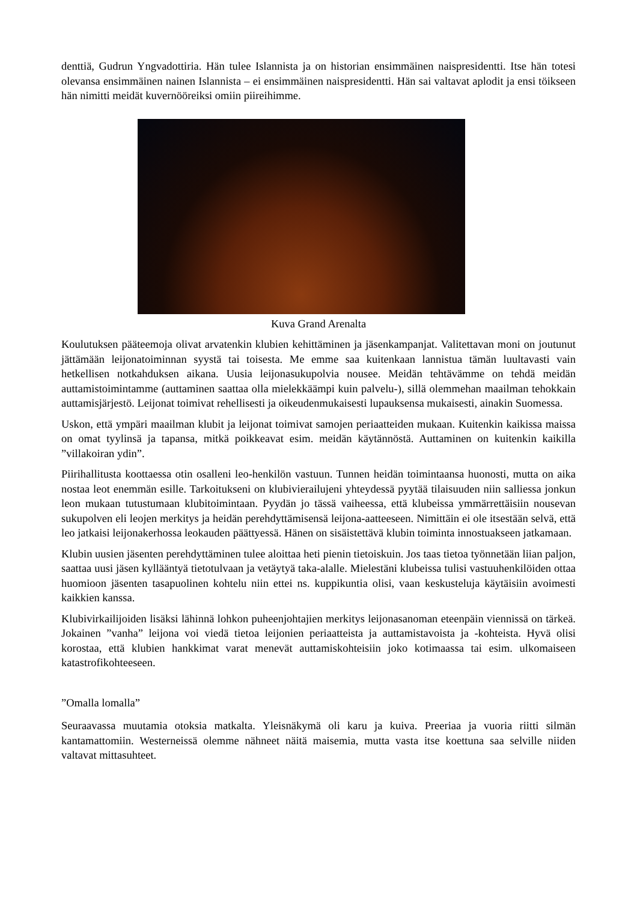denttiä, Gudrun Yngvadottiria. Hän tulee Islannista ja on historian ensimmäinen naispresidentti. Itse hän totesi olevansa ensimmäinen nainen Islannista – ei ensimmäinen naispresidentti. Hän sai valtavat aplodit ja ensi töikseen hän nimitti meidät kuvernööreiksi omiin piireihimme.
Kuva Grand Arenalta
Koulutuksen pääteemoja olivat arvatenkin klubien kehittäminen ja jäsenkampanjat. Valitettavan moni on joutunut jättämään leijonatoiminnan syystä tai toisesta. Me emme saa kuitenkaan lannistua tämän luultavasti vain hetkellisen notkahduksen aikana. Uusia leijonasukupolvia nousee. Meidän tehtävämme on tehdä meidän auttamistoimintamme (auttaminen saattaa olla mielekkäämpi kuin palvelu-), sillä olemmehan maailman tehokkain auttamisjärjestö. Leijonat toimivat rehellisesti ja oikeudenmukaisesti lupauksensa mukaisesti, ainakin Suomessa.
Uskon, että ympäri maailman klubit ja leijonat toimivat samojen periaatteiden mukaan. Kuitenkin kaikissa maissa on omat tyylinsä ja tapansa, mitkä poikkeavat esim. meidän käytännöstä. Auttaminen on kuitenkin kaikilla ”villakoiran ydin”.
Piirihallitusta koottaessa otin osalleni leo-henkilön vastuun. Tunnen heidän toimintaansa huonosti, mutta on aika nostaa leot enemmän esille. Tarkoitukseni on klubivierailujeni yhteydessä pyytää tilaisuuden niin salliessa jonkun leon mukaan tutustumaan klubitoimintaan. Pyydän jo tässä vaiheessa, että klubeissa ymmärrettäisiin nousevan sukupolven eli leojen merkitys ja heidän perehdyttämisensä leijona-aatteeseen. Nimittäin ei ole itsestään selvä, että leo jatkaisi leijonakerhossa leokauden päättyessä. Hänen on sisäistettävä klubin toiminta innostuakseen jatkamaan.
Klubin uusien jäsenten perehdyttäminen tulee aloittaa heti pienin tietoiskuin. Jos taas tietoa työnnetään liian paljon, saattaa uusi jäsen kyllääntyä tietotulvaan ja vetäytyä taka-alalle. Mielestäni klubeissa tulisi vastuuhenkilöiden ottaa huomioon jäsenten tasapuolinen kohtelu niin ettei ns. kuppikuntia olisi, vaan keskusteluja käytäisiin avoimesti kaikkien kanssa.
Klubivirkailijoiden lisäksi lähinnä lohkon puheenjohtajien merkitys leijonasanoman eteenpäin viennissä on tärkeä. Jokainen ”vanha” leijona voi viedä tietoa leijonien periaatteista ja auttamistavoista ja -kohteista. Hyvä olisi korostaa, että klubien hankkimat varat menevät auttamiskohteisiin joko kotimaassa tai esim. ulkomaiseen katastrofikohteeseen.
”Omalla lomalla”
Seuraavassa muutamia otoksia matkalta. Yleisnäkymä oli karu ja kuiva. Preeriaa ja vuoria riitti silmän kantamattomiin. Westerneissä olemme nähneet näitä maisemia, mutta vasta itse koettuna saa selville niiden valtavat mittasuhteet.